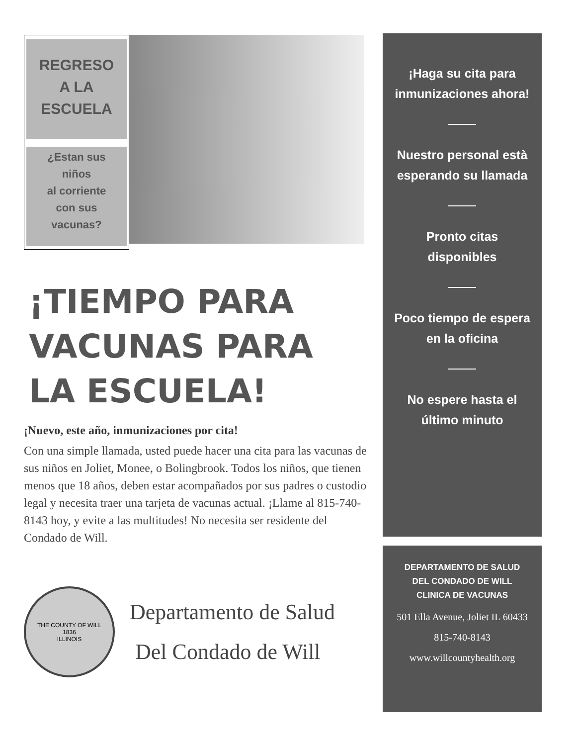REGRESO
A LA
ESCUELA
¿Estan sus
niños
al corriente
con sus
vacunas?
¡TIEMPO PARA VACUNAS PARA LA ESCUELA!
¡Nuevo, este año, inmunizaciones por cita!
Con una simple llamada, usted puede hacer una cita para las vacunas de sus niños en Joliet, Monee, o Bolingbrook. Todos los niños, que tienen menos que 18 años, deben estar acompañados por sus padres o custodio legal y necesita traer una tarjeta de vacunas actual. ¡Llame al 815-740-8143 hoy, y evite a las multitudes! No necesita ser residente del Condado de Will.
THE COUNTY OF WILL
1836
ILLINOIS
Departamento de Salud
Del Condado de Will
¡Haga su cita para inmunizaciones ahora!
Nuestro personal està esperando su llamada
Pronto citas disponibles
Poco tiempo de espera en la oficina
No espere hasta el último minuto
DEPARTAMENTO DE SALUD
DEL CONDADO DE WILL
CLINICA DE VACUNAS
501 Ella Avenue, Joliet IL 60433
815-740-8143
www.willcountyhealth.org